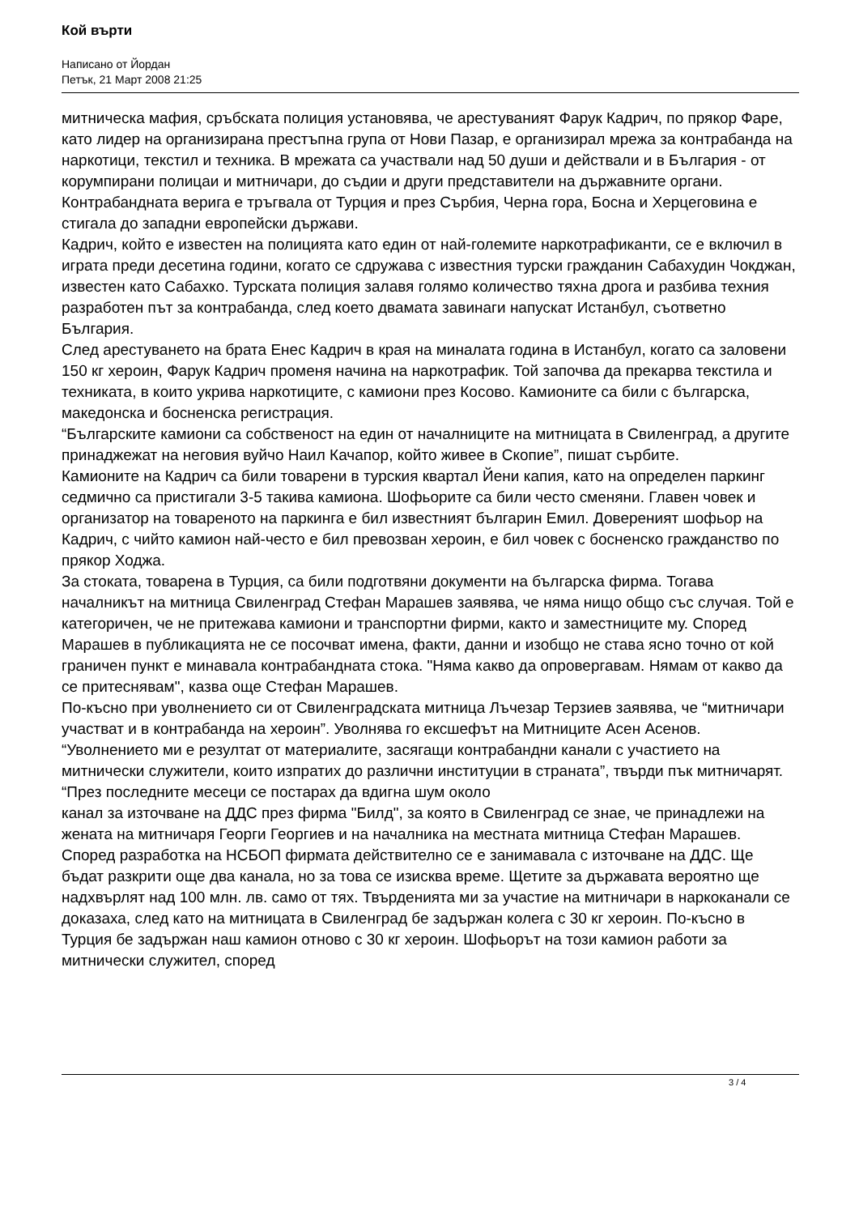Кой върти
Написано от Йордан
Петък, 21 Март 2008 21:25
митническа мафия, сръбската полиция установява, че арестуваният Фарук Кадрич, по прякор Фаре, като лидер на организирана престъпна група от Нови Пазар, е организирал мрежа за контрабанда на наркотици, текстил и техника. В мрежата са участвали над 50 души и действали и в България - от корумпирани полицаи и митничари, до съдии и други представители на държавните органи.
Контрабандната верига е тръгвала от Турция и през Сърбия, Черна гора, Босна и Херцеговина е стигала до западни европейски държави.
Кадрич, който е известен на полицията като един от най-големите наркотрафиканти, се е включил в играта преди десетина години, когато се сдружава с известния турски гражданин Сабахудин Чокджан, известен като Сабахко. Турската полиция залавя голямо количество тяхна дрога и разбива техния разработен път за контрабанда, след което двамата завинаги напускат Истанбул, съответно България.
След арестуването на брата Енес Кадрич в края на миналата година в Истанбул, когато са заловени 150 кг хероин, Фарук Кадрич променя начина на наркотрафик. Той започва да прекарва текстила и техниката, в които укрива наркотиците, с камиони през Косово. Камионите са били с българска, македонска и босненска регистрация.
“Българските камиони са собственост на един от началниците на митницата в Свиленград, а другите принаджежат на неговия вуйчо Наил Качапор, който живее в Скопие”, пишат сърбите.
Камионите на Кадрич са били товарени в турския квартал Йени капия, като на определен паркинг седмично са пристигали 3-5 такива камиона. Шофьорите са били често сменяни. Главен човек и организатор на товареното на паркинга е бил известният българин Емил. Довереният шофьор на Кадрич, с чийто камион най-често е бил превозван хероин, е бил човек с босненско гражданство по прякор Ходжа.
За стоката, товарена в Турция, са били подготвяни документи на българска фирма. Тогава началникът на митница Свиленград Стефан Марашев заявява, че няма нищо общо със случая. Той е категоричен, че не притежава камиони и транспортни фирми, както и заместниците му. Според Марашев в публикацията не се посочват имена, факти, данни и изобщо не става ясно точно от кой граничен пункт е минавала контрабандната стока. "Няма какво да опровергавам. Нямам от какво да се притеснявам", казва още Стефан Марашев.
По-късно при уволнението си от Свиленградската митница Лъчезар Терзиев заявява, че “митничари участват и в контрабанда на хероин”. Уволнява го ексшефът на Митниците Асен Асенов. “Уволнението ми е резултат от материалите, засягащи контрабандни канали с участието на митнически служители, които изпратих до различни институции в страната”, твърди пък митничарят. “През последните месеци се постарах да вдигна шум около
канал за източване на ДДС през фирма "Билд", за която в Свиленград се знае, че принадлежи на жената на митничаря Георги Георгиев и на началника на местната митница Стефан Марашев.
Според разработка на НСБОП фирмата действително се е занимавала с източване на ДДС. Ще бъдат разкрити още два канала, но за това се изисква време. Щетите за държавата вероятно ще надхвърлят над 100 млн. лв. само от тях. Твърденията ми за участие на митничари в наркоканали се доказаха, след като на митницата в Свиленград бе задържан колега с 30 кг хероин. По-късно в Турция бе задържан наш камион отново с 30 кг хероин. Шофьорът на този камион работи за митнически служител, според
3 / 4